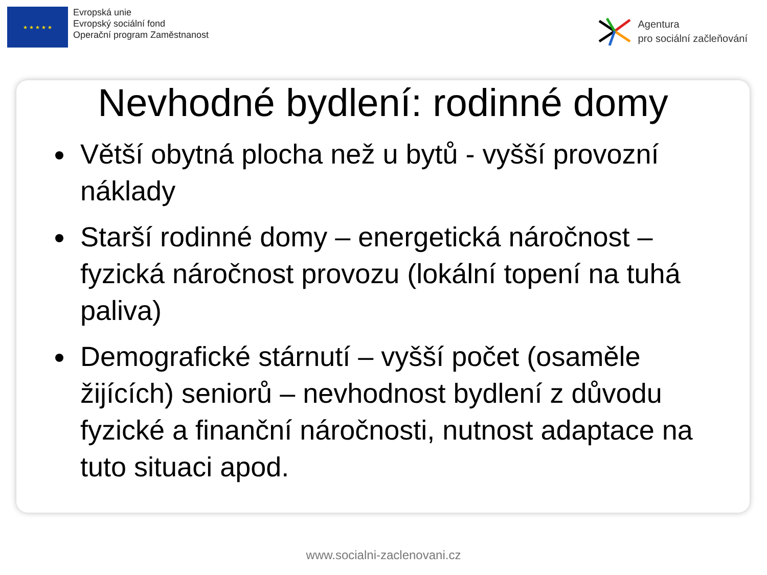★ ★ ★ ★ ★
Evropská unie
Evropský sociální fond
Operační program Zaměstnanost
Agentura
pro sociální začleňování
Nevhodné bydlení: rodinné domy
Větší obytná plocha než u bytů - vyšší provozní náklady
Starší rodinné domy – energetická náročnost – fyzická náročnost provozu (lokální topení na tuhá paliva)
Demografické stárnutí – vyšší počet (osaměle žijících) seniorů – nevhodnost bydlení z důvodu fyzické a finanční náročnosti, nutnost adaptace na tuto situaci apod.
www.socialni-zaclenovani.cz